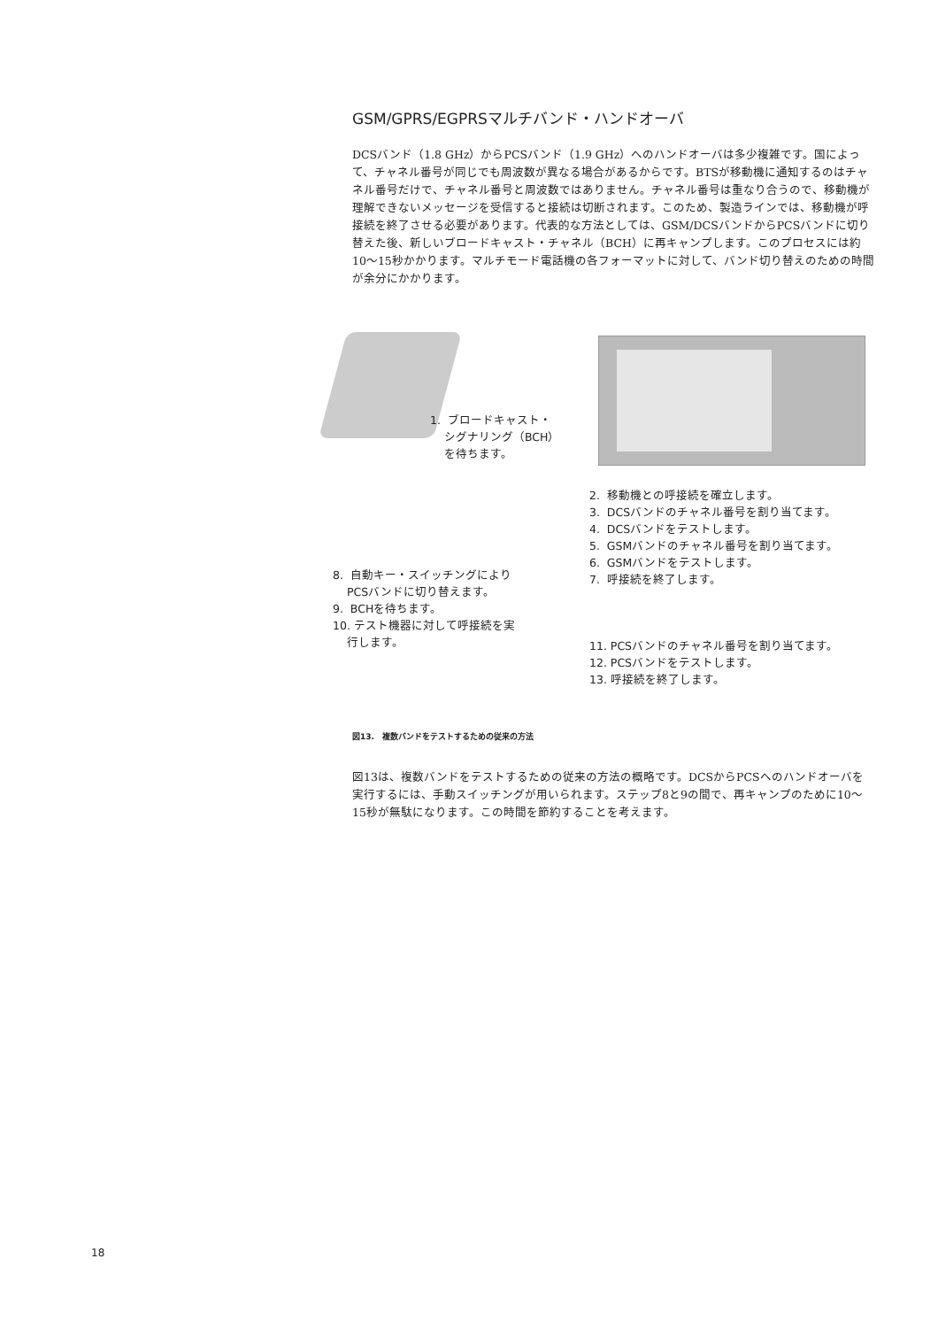GSM/GPRS/EGPRSマルチバンド・ハンドオーバ
DCSバンド（1.8 GHz）からPCSバンド（1.9 GHz）へのハンドオーバは多少複雑です。国によって、チャネル番号が同じでも周波数が異なる場合があるからです。BTSが移動機に通知するのはチャネル番号だけで、チャネル番号と周波数ではありません。チャネル番号は重なり合うので、移動機が理解できないメッセージを受信すると接続は切断されます。このため、製造ラインでは、移動機が呼接続を終了させる必要があります。代表的な方法としては、GSM/DCSバンドからPCSバンドに切り替えた後、新しいブロードキャスト・チャネル（BCH）に再キャンプします。このプロセスには約10～15秒かかります。マルチモード電話機の各フォーマットに対して、バンド切り替えのための時間が余分にかかります。
1. ブロードキャスト・
シグナリング（BCH）
を待ちます。
2. 移動機との呼接続を確立します。
3. DCSバンドのチャネル番号を割り当てます。
4. DCSバンドをテストします。
5. GSMバンドのチャネル番号を割り当てます。
6. GSMバンドをテストします。
7. 呼接続を終了します。
8. 自動キー・スイッチングにより
PCSバンドに切り替えます。
9. BCHを待ちます。
10. テスト機器に対して呼接続を実
行します。
11. PCSバンドのチャネル番号を割り当てます。
12. PCSバンドをテストします。
13. 呼接続を終了します。
図13.　複数バンドをテストするための従来の方法
図13は、複数バンドをテストするための従来の方法の概略です。DCSからPCSへのハンドオーバを実行するには、手動スイッチングが用いられます。ステップ8と9の間で、再キャンプのために10～15秒が無駄になります。この時間を節約することを考えます。
18